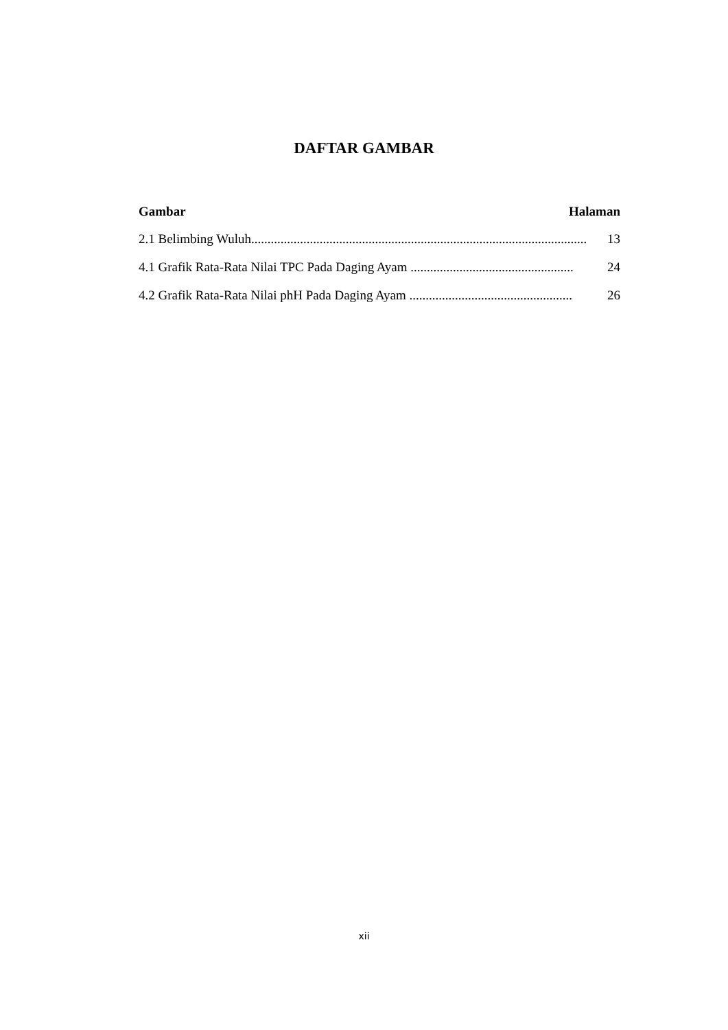DAFTAR GAMBAR
Gambar Halaman
2.1 Belimbing Wuluh....................................................................................................... 13
4.1 Grafik Rata-Rata Nilai TPC Pada Daging Ayam .................................................. 24
4.2 Grafik Rata-Rata Nilai phH Pada Daging Ayam .................................................. 26
xii